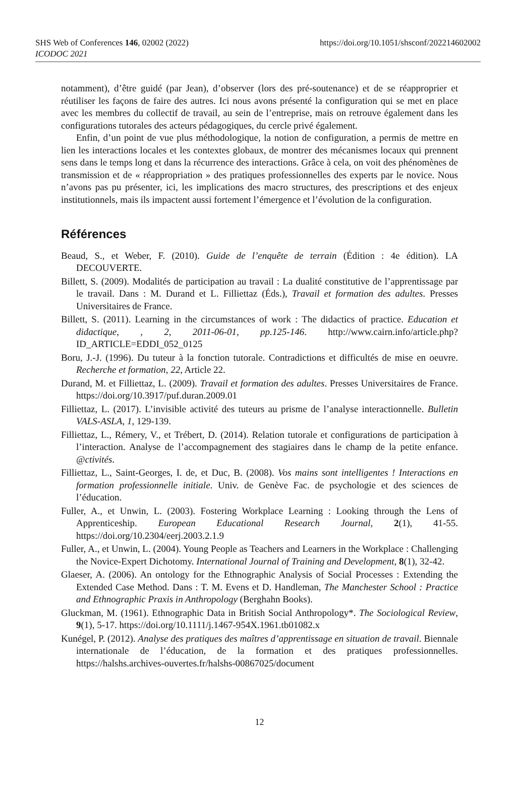SHS Web of Conferences 146, 02002 (2022)
https://doi.org/10.1051/shsconf/202214602002
ICODOC 2021
notamment), d’être guidé (par Jean), d’observer (lors des pré-soutenance) et de se réapproprier et réutiliser les façons de faire des autres. Ici nous avons présenté la configuration qui se met en place avec les membres du collectif de travail, au sein de l’entreprise, mais on retrouve également dans les configurations tutorales des acteurs pédagogiques, du cercle privé également.
Enfin, d’un point de vue plus méthodologique, la notion de configuration, a permis de mettre en lien les interactions locales et les contextes globaux, de montrer des mécanismes locaux qui prennent sens dans le temps long et dans la récurrence des interactions. Grâce à cela, on voit des phénomènes de transmission et de « réappropriation » des pratiques professionnelles des experts par le novice. Nous n’avons pas pu présenter, ici, les implications des macro structures, des prescriptions et des enjeux institutionnels, mais ils impactent aussi fortement l’émergence et l’évolution de la configuration.
Références
Beaud, S., et Weber, F. (2010). Guide de l’enquête de terrain (Édition : 4e édition). LA DECOUVERTE.
Billett, S. (2009). Modalités de participation au travail : La dualité constitutive de l’apprentissage par le travail. Dans : M. Durand et L. Filliettaz (Éds.), Travail et formation des adultes. Presses Universitaires de France.
Billett, S. (2011). Learning in the circumstances of work : The didactics of practice. Education et didactique, , 2, 2011-06-01, pp.125-146. http://www.cairn.info/article.php?ID_ARTICLE=EDDI_052_0125
Boru, J.-J. (1996). Du tuteur à la fonction tutorale. Contradictions et difficultés de mise en oeuvre. Recherche et formation, 22, Article 22.
Durand, M. et Filliettaz, L. (2009). Travail et formation des adultes. Presses Universitaires de France. https://doi.org/10.3917/puf.duran.2009.01
Filliettaz, L. (2017). L’invisible activité des tuteurs au prisme de l’analyse interactionnelle. Bulletin VALS-ASLA, 1, 129-139.
Filliettaz, L., Rémery, V., et Trébert, D. (2014). Relation tutorale et configurations de participation à l’interaction. Analyse de l’accompagnement des stagiaires dans le champ de la petite enfance. @ctivités.
Filliettaz, L., Saint-Georges, I. de, et Duc, B. (2008). Vos mains sont intelligentes ! Interactions en formation professionnelle initiale. Univ. de Genève Fac. de psychologie et des sciences de l’éducation.
Fuller, A., et Unwin, L. (2003). Fostering Workplace Learning : Looking through the Lens of Apprenticeship. European Educational Research Journal, 2(1), 41-55. https://doi.org/10.2304/eerj.2003.2.1.9
Fuller, A., et Unwin, L. (2004). Young People as Teachers and Learners in the Workplace : Challenging the Novice-Expert Dichotomy. International Journal of Training and Development, 8(1), 32-42.
Glaeser, A. (2006). An ontology for the Ethnographic Analysis of Social Processes : Extending the Extended Case Method. Dans : T. M. Evens et D. Handleman, The Manchester School : Practice and Ethnographic Praxis in Anthropology (Berghahn Books).
Gluckman, M. (1961). Ethnographic Data in British Social Anthropology*. The Sociological Review, 9(1), 5-17. https://doi.org/10.1111/j.1467-954X.1961.tb01082.x
Kunégel, P. (2012). Analyse des pratiques des maîtres d’apprentissage en situation de travail. Biennale internationale de l’éducation, de la formation et des pratiques professionnelles. https://halshs.archives-ouvertes.fr/halshs-00867025/document
12